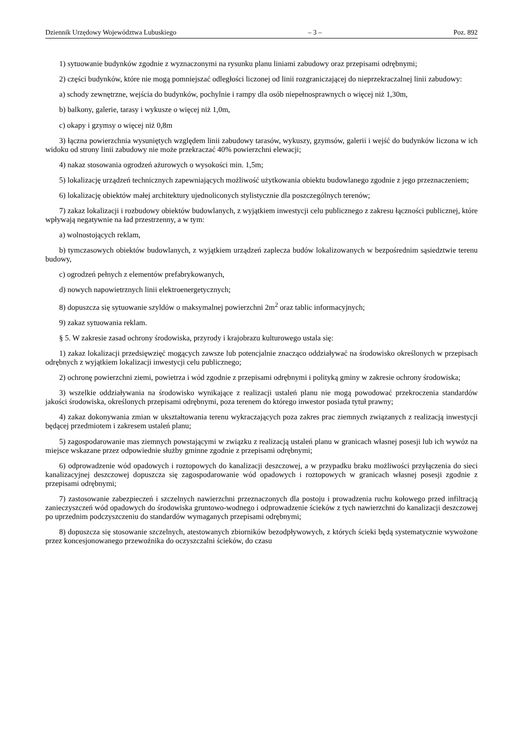Dziennik Urzędowy Województwa Lubuskiego – 3 – Poz. 892
1) sytuowanie budynków zgodnie z wyznaczonymi na rysunku planu liniami zabudowy oraz przepisami odrębnymi;
2) części budynków, które nie mogą pomniejszać odległości liczonej od linii rozgraniczającej do nieprzekraczalnej linii zabudowy:
a) schody zewnętrzne, wejścia do budynków, pochylnie i rampy dla osób niepełnosprawnych o więcej niż 1,30m,
b) balkony, galerie, tarasy i wykusze o więcej niż 1,0m,
c) okapy i gzymsy o więcej niż 0,8m
3) łączna powierzchnia wysuniętych względem linii zabudowy tarasów, wykuszy, gzymsów, galerii i wejść do budynków liczona w ich widoku od strony linii zabudowy nie może przekraczać 40% powierzchni elewacji;
4) nakaz stosowania ogrodzeń ażurowych o wysokości min. 1,5m;
5) lokalizację urządzeń technicznych zapewniających możliwość użytkowania obiektu budowlanego zgodnie z jego przeznaczeniem;
6) lokalizację obiektów małej architektury ujednoliconych stylistycznie dla poszczególnych terenów;
7) zakaz lokalizacji i rozbudowy obiektów budowlanych, z wyjątkiem inwestycji celu publicznego z zakresu łączności publicznej, które wpływają negatywnie na ład przestrzenny, a w tym:
a) wolnostojących reklam,
b) tymczasowych obiektów budowlanych, z wyjątkiem urządzeń zaplecza budów lokalizowanych w bezpośrednim sąsiedztwie terenu budowy,
c) ogrodzeń pełnych z elementów prefabrykowanych,
d) nowych napowietrznych linii elektroenergetycznych;
8) dopuszcza się sytuowanie szyldów o maksymalnej powierzchni 2m<sup>2</sup> oraz tablic informacyjnych;
9) zakaz sytuowania reklam.
§ 5. W zakresie zasad ochrony środowiska, przyrody i krajobrazu kulturowego ustala się:
1) zakaz lokalizacji przedsięwzięć mogących zawsze lub potencjalnie znacząco oddziaływać na środowisko określonych w przepisach odrębnych z wyjątkiem lokalizacji inwestycji celu publicznego;
2) ochronę powierzchni ziemi, powietrza i wód zgodnie z przepisami odrębnymi i polityką gminy w zakresie ochrony środowiska;
3) wszelkie oddziaływania na środowisko wynikające z realizacji ustaleń planu nie mogą powodować przekroczenia standardów jakości środowiska, określonych przepisami odrębnymi, poza terenem do którego inwestor posiada tytuł prawny;
4) zakaz dokonywania zmian w ukształtowania terenu wykraczających poza zakres prac ziemnych związanych z realizacją inwestycji będącej przedmiotem i zakresem ustaleń planu;
5) zagospodarowanie mas ziemnych powstającymi w związku z realizacją ustaleń planu w granicach własnej posesji lub ich wywóz na miejsce wskazane przez odpowiednie służby gminne zgodnie z przepisami odrębnymi;
6) odprowadzenie wód opadowych i roztopowych do kanalizacji deszczowej, a w przypadku braku możliwości przyłączenia do sieci kanalizacyjnej deszczowej dopuszcza się zagospodarowanie wód opadowych i roztopowych w granicach własnej posesji zgodnie z przepisami odrębnymi;
7) zastosowanie zabezpieczeń i szczelnych nawierzchni przeznaczonych dla postoju i prowadzenia ruchu kołowego przed infiltracją zanieczyszczeń wód opadowych do środowiska gruntowo-wodnego i odprowadzenie ścieków z tych nawierzchni do kanalizacji deszczowej po uprzednim podczyszczeniu do standardów wymaganych przepisami odrębnymi;
8) dopuszcza się stosowanie szczelnych, atestowanych zbiorników bezodpływowych, z których ścieki będą systematycznie wywożone przez koncesjonowanego przewoźnika do oczyszczalni ścieków, do czasu